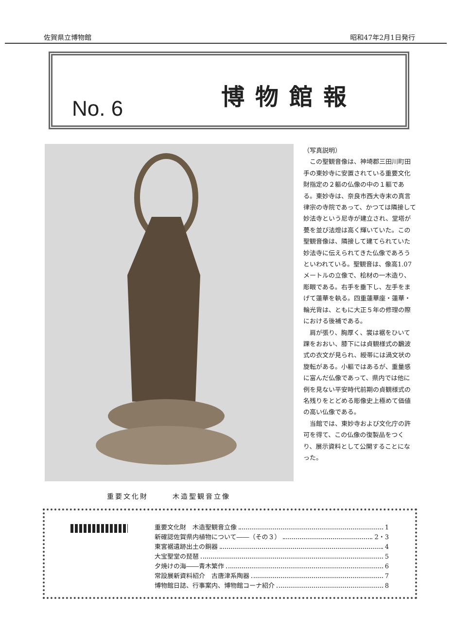佐賀県立博物館 昭和47年2月1日発行
No. 6
博物館報
重要文化財 木造聖観音立像
（写真説明）
この聖観音像は、神埼郡三田川町田手の東妙寺に安置されている重要文化財指定の２軀の仏像の中の１軀である。東妙寺は、奈良市西大寺末の真言律宗の寺院であって、かつては隣接して妙法寺という尼寺が建立され、堂塔が甍を並び法燈は高く輝いていた。この聖観音像は、隣接して建てられていた妙法寺に伝えられてきた仏像であろうといわれている。聖観音は、像高1.07メートルの立像で、桧材の一木造り、彫眼である。右手を垂下し、左手をまげて蓮華を執る。四重蓮華座・蓮華・輪光背は、ともに大正５年の修理の際における後補である。
肩が張り、胸厚く、裳は裾をひいて踝をおおい、膝下には貞観様式の飜波式の衣文が見られ、綬帯には渦文状の旋転がある。小軀ではあるが、重量感に富んだ仏像であって、県内では他に例を見ない平安時代前期の貞観様式の名残りをとどめる彫像史上極めて価値の高い仏像である。
当館では、東妙寺および文化庁の許可を得て、この仏像の復製品をつくり、展示資料として公開することになった。
重要文化財　木造聖観音立像 1
新確認佐賀県内植物について――（その３） 2・3
東宮裾遺跡出土の銅器 4
大宝聖堂の琵琶 5
夕焼けの海――青木繁作 6
常設展新資料紹介　古唐津系陶器 7
博物館日誌、行事案内、博物館コーナ紹介 8